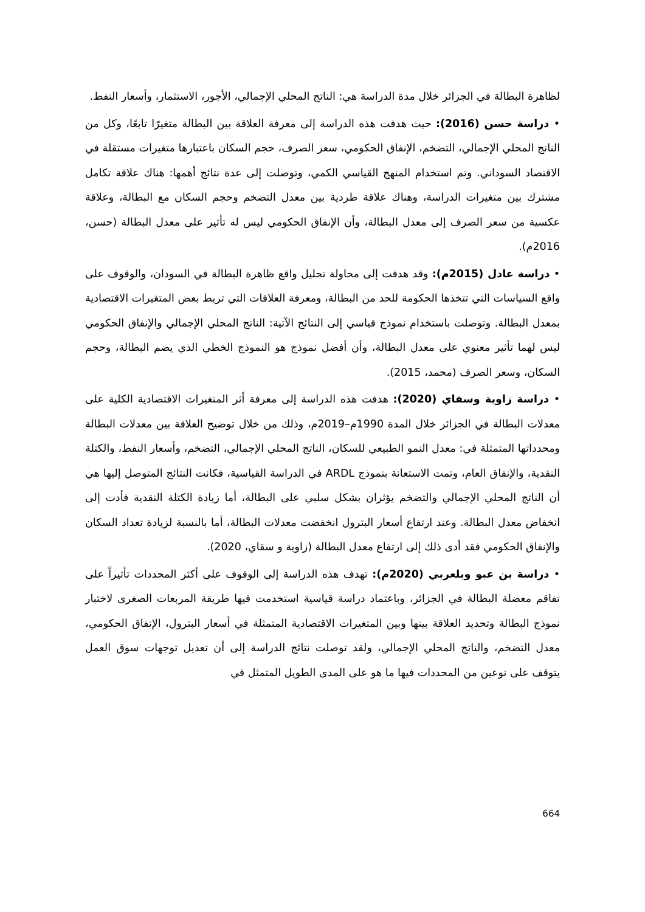لظاهرة البطالة في الجزائر خلال مدة الدراسة هي: الناتج المحلي الإجمالي، الأجور، الاستثمار، وأسعار النفط.
• دراسة حسن (2016): حيث هدفت هذه الدراسة إلى معرفة العلاقة بين البطالة متغيرًا تابعًا، وكل من الناتج المحلي الإجمالي، التضخم، الإنفاق الحكومي، سعر الصرف، حجم السكان باعتبارها متغيرات مستقلة في الاقتصاد السوداني. وتم استخدام المنهج القياسي الكمي، وتوصلت إلى عدة نتائج أهمها: هناك علاقة تكامل مشترك بين متغيرات الدراسة، وهناك علاقة طردية بين معدل التضخم وحجم السكان مع البطالة، وعلاقة عكسية من سعر الصرف إلى معدل البطالة، وأن الإنفاق الحكومي ليس له تأثير على معدل البطالة (حسن، 2016م).
• دراسة عادل (2015م): وقد هدفت إلى محاولة تحليل واقع ظاهرة البطالة في السودان، والوقوف على واقع السياسات التي تتخذها الحكومة للحد من البطالة، ومعرفة العلاقات التي تربط بعض المتغيرات الاقتصادية بمعدل البطالة. وتوصلت باستخدام نموذج قياسي إلى النتائج الآتية: الناتج المحلي الإجمالي والإنفاق الحكومي ليس لهما تأثير معنوي على معدل البطالة، وأن أفضل نموذج هو النموذج الخطي الذي يضم البطالة، وحجم السكان، وسعر الصرف (محمد، 2015).
• دراسة زاوية وسقاي (2020): هدفت هذه الدراسة إلى معرفة أثر المتغيرات الاقتصادية الكلية على معدلات البطالة في الجزائر خلال المدة 1990م–2019م، وذلك من خلال توضيح العلاقة بين معدلات البطالة ومحدداتها المتمثلة في: معدل النمو الطبيعي للسكان، الناتج المحلي الإجمالي، التضخم، وأسعار النفط، والكتلة النقدية، والإنفاق العام، وتمت الاستعانة بنموذج ARDL في الدراسة القياسية، فكانت النتائج المتوصل إليها هي أن الناتج المحلي الإجمالي والتضخم يؤثران بشكل سلبي على البطالة، أما زيادة الكتلة النقدية فأدت إلى انخفاض معدل البطالة. وعند ارتفاع أسعار البترول انخفضت معدلات البطالة، أما بالنسبة لزيادة تعداد السكان والإنفاق الحكومي فقد أدى ذلك إلى ارتفاع معدل البطالة (زاوية و سقاي، 2020).
• دراسة بن عبو وبلعربي (2020م): تهدف هذه الدراسة إلى الوقوف على أكثر المحددات تأثيراً على تفاقم معضلة البطالة في الجزائر، وباعتماد دراسة قياسية استخدمت فيها طريقة المربعات الصغرى لاختبار نموذج البطالة وتحديد العلاقة بينها وبين المتغيرات الاقتصادية المتمثلة في أسعار البترول، الإنفاق الحكومي، معدل التضخم، والناتج المحلي الإجمالي، ولقد توصلت نتائج الدراسة إلى أن تعديل توجهات سوق العمل يتوقف على نوعين من المحددات فيها ما هو على المدى الطويل المتمثل في
664